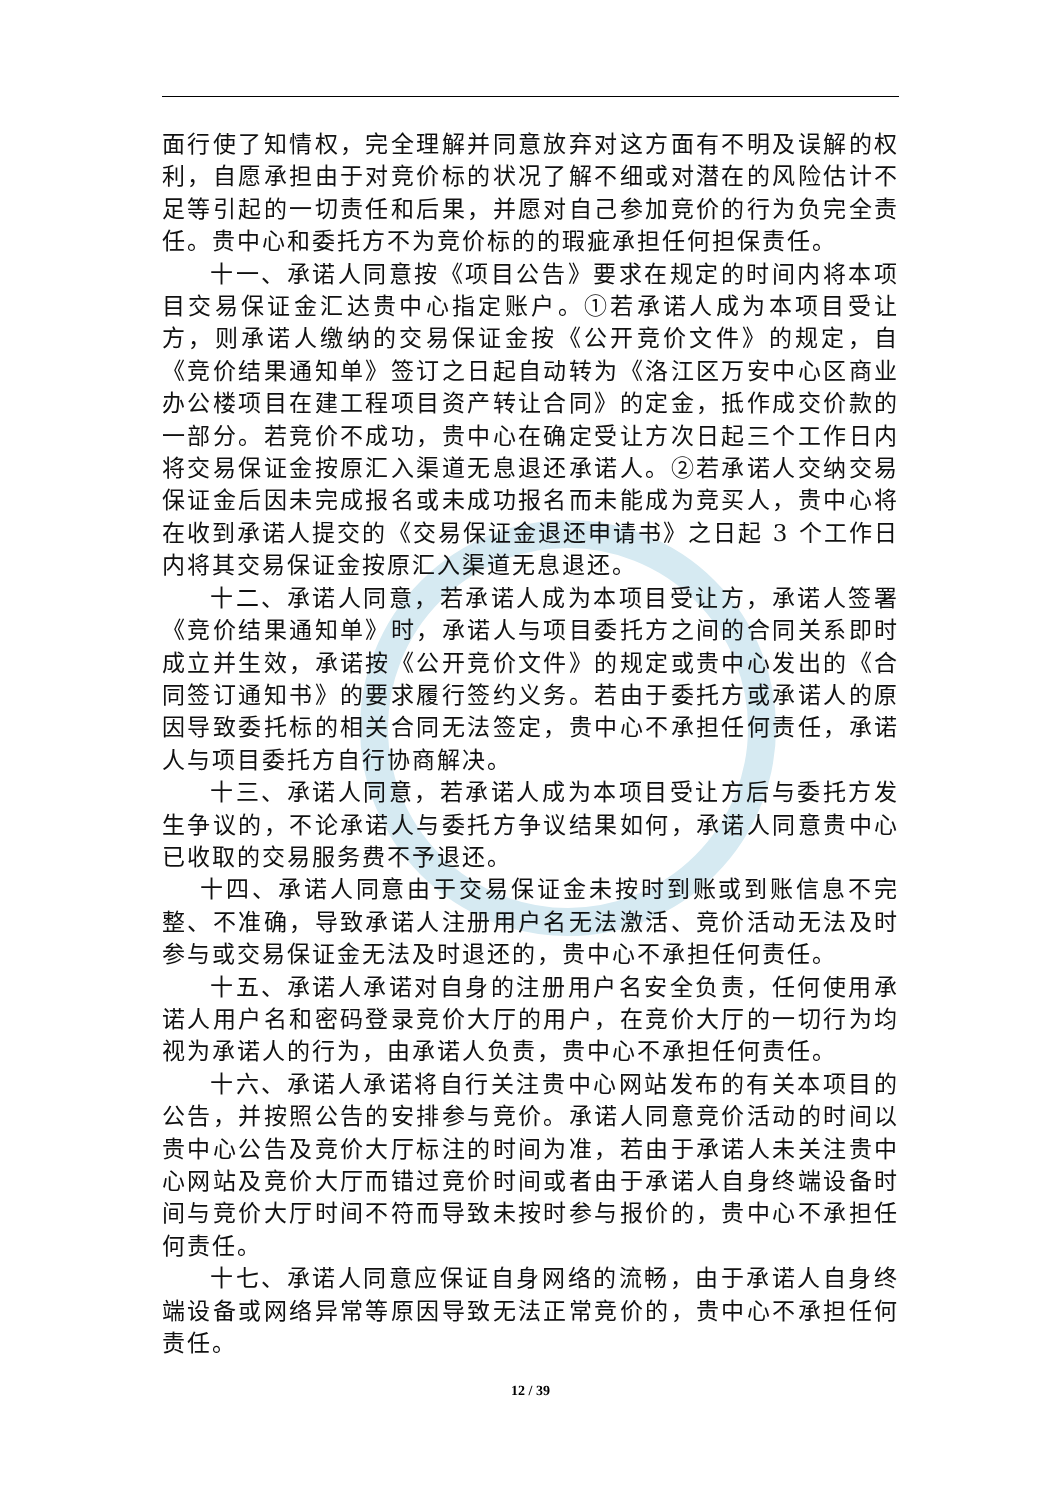面行使了知情权，完全理解并同意放弃对这方面有不明及误解的权利，自愿承担由于对竞价标的状况了解不细或对潜在的风险估计不足等引起的一切责任和后果，并愿对自己参加竞价的行为负完全责任。贵中心和委托方不为竞价标的的瑕疵承担任何担保责任。
十一、承诺人同意按《项目公告》要求在规定的时间内将本项目交易保证金汇达贵中心指定账户。①若承诺人成为本项目受让方，则承诺人缴纳的交易保证金按《公开竞价文件》的规定，自《竞价结果通知单》签订之日起自动转为《洛江区万安中心区商业办公楼项目在建工程项目资产转让合同》的定金，抵作成交价款的一部分。若竞价不成功，贵中心在确定受让方次日起三个工作日内将交易保证金按原汇入渠道无息退还承诺人。②若承诺人交纳交易保证金后因未完成报名或未成功报名而未能成为竞买人，贵中心将在收到承诺人提交的《交易保证金退还申请书》之日起 3 个工作日内将其交易保证金按原汇入渠道无息退还。
十二、承诺人同意，若承诺人成为本项目受让方，承诺人签署《竞价结果通知单》时，承诺人与项目委托方之间的合同关系即时成立并生效，承诺按《公开竞价文件》的规定或贵中心发出的《合同签订通知书》的要求履行签约义务。若由于委托方或承诺人的原因导致委托标的相关合同无法签定，贵中心不承担任何责任，承诺人与项目委托方自行协商解决。
十三、承诺人同意，若承诺人成为本项目受让方后与委托方发生争议的，不论承诺人与委托方争议结果如何，承诺人同意贵中心已收取的交易服务费不予退还。
十四、承诺人同意由于交易保证金未按时到账或到账信息不完整、不准确，导致承诺人注册用户名无法激活、竞价活动无法及时参与或交易保证金无法及时退还的，贵中心不承担任何责任。
十五、承诺人承诺对自身的注册用户名安全负责，任何使用承诺人用户名和密码登录竞价大厅的用户，在竞价大厅的一切行为均视为承诺人的行为，由承诺人负责，贵中心不承担任何责任。
十六、承诺人承诺将自行关注贵中心网站发布的有关本项目的公告，并按照公告的安排参与竞价。承诺人同意竞价活动的时间以贵中心公告及竞价大厅标注的时间为准，若由于承诺人未关注贵中心网站及竞价大厅而错过竞价时间或者由于承诺人自身终端设备时间与竞价大厅时间不符而导致未按时参与报价的，贵中心不承担任何责任。
十七、承诺人同意应保证自身网络的流畅，由于承诺人自身终端设备或网络异常等原因导致无法正常竞价的，贵中心不承担任何责任。
12 / 39